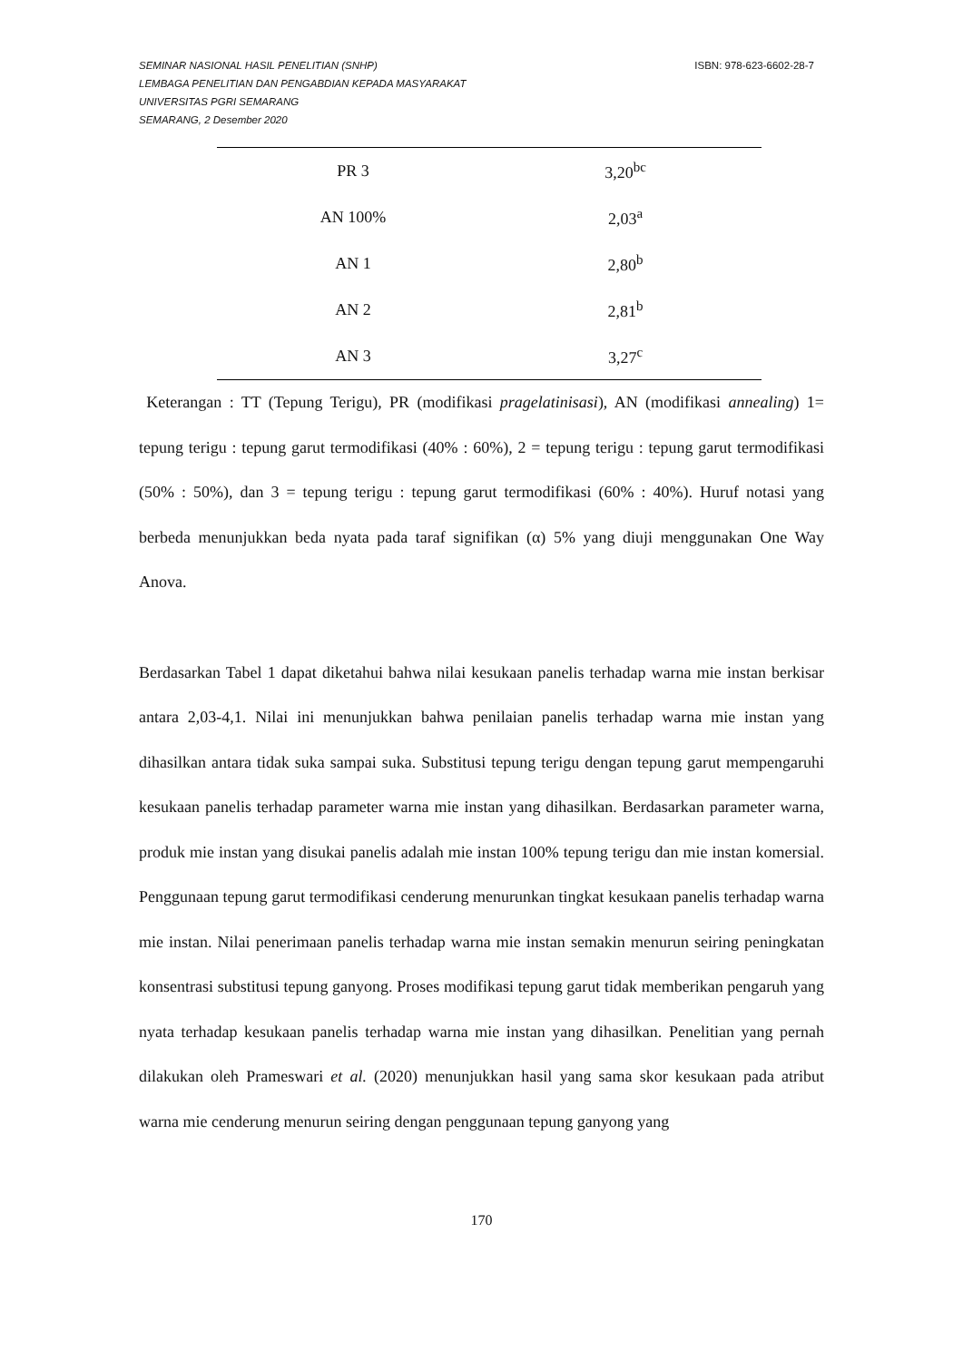SEMINAR NASIONAL HASIL PENELITIAN (SNHP)
LEMBAGA PENELITIAN DAN PENGABDIAN KEPADA MASYARAKAT
UNIVERSITAS PGRI SEMARANG
SEMARANG, 2 Desember 2020
ISBN: 978-623-6602-28-7
| PR 3 | 3,20<sup>bc</sup> |
| AN 100% | 2,03<sup>a</sup> |
| AN 1 | 2,80<sup>b</sup> |
| AN 2 | 2,81<sup>b</sup> |
| AN 3 | 3,27<sup>c</sup> |
Keterangan : TT (Tepung Terigu), PR (modifikasi pragelatinisasi), AN (modifikasi annealing) 1= tepung terigu : tepung garut termodifikasi (40% : 60%), 2 = tepung terigu : tepung garut termodifikasi (50% : 50%), dan 3 = tepung terigu : tepung garut termodifikasi (60% : 40%). Huruf notasi yang berbeda menunjukkan beda nyata pada taraf signifikan (α) 5% yang diuji menggunakan One Way Anova.
Berdasarkan Tabel 1 dapat diketahui bahwa nilai kesukaan panelis terhadap warna mie instan berkisar antara 2,03-4,1. Nilai ini menunjukkan bahwa penilaian panelis terhadap warna mie instan yang dihasilkan antara tidak suka sampai suka. Substitusi tepung terigu dengan tepung garut mempengaruhi kesukaan panelis terhadap parameter warna mie instan yang dihasilkan. Berdasarkan parameter warna, produk mie instan yang disukai panelis adalah mie instan 100% tepung terigu dan mie instan komersial. Penggunaan tepung garut termodifikasi cenderung menurunkan tingkat kesukaan panelis terhadap warna mie instan. Nilai penerimaan panelis terhadap warna mie instan semakin menurun seiring peningkatan konsentrasi substitusi tepung ganyong. Proses modifikasi tepung garut tidak memberikan pengaruh yang nyata terhadap kesukaan panelis terhadap warna mie instan yang dihasilkan. Penelitian yang pernah dilakukan oleh Prameswari et al. (2020) menunjukkan hasil yang sama skor kesukaan pada atribut warna mie cenderung menurun seiring dengan penggunaan tepung ganyong yang
170